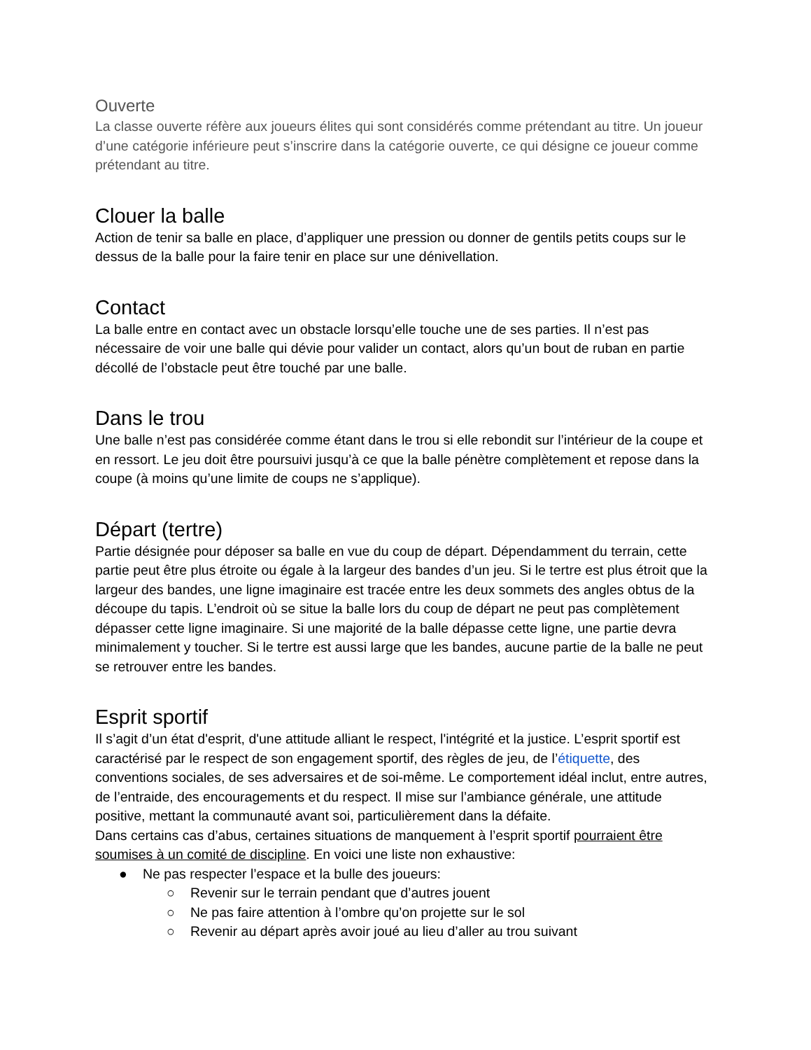Ouverte
La classe ouverte réfère aux joueurs élites qui sont considérés comme prétendant au titre. Un joueur d’une catégorie inférieure peut s’inscrire dans la catégorie ouverte, ce qui désigne ce joueur comme prétendant au titre.
Clouer la balle
Action de tenir sa balle en place, d’appliquer une pression ou donner de gentils petits coups sur le dessus de la balle pour la faire tenir en place sur une dénivellation.
Contact
La balle entre en contact avec un obstacle lorsqu’elle touche une de ses parties. Il n’est pas nécessaire de voir une balle qui dévie pour valider un contact, alors qu’un bout de ruban en partie décollé de l’obstacle peut être touché par une balle.
Dans le trou
Une balle n’est pas considérée comme étant dans le trou si elle rebondit sur l’intérieur de la coupe et en ressort. Le jeu doit être poursuivi jusqu’à ce que la balle pénètre complètement et repose dans la coupe (à moins qu’une limite de coups ne s’applique).
Départ (tertre)
Partie désignée pour déposer sa balle en vue du coup de départ. Dépendamment du terrain, cette partie peut être plus étroite ou égale à la largeur des bandes d’un jeu. Si le tertre est plus étroit que la largeur des bandes, une ligne imaginaire est tracée entre les deux sommets des angles obtus de la découpe du tapis. L’endroit où se situe la balle lors du coup de départ ne peut pas complètement dépasser cette ligne imaginaire. Si une majorité de la balle dépasse cette ligne, une partie devra minimalement y toucher. Si le tertre est aussi large que les bandes, aucune partie de la balle ne peut se retrouver entre les bandes.
Esprit sportif
Il s’agit d’un état d'esprit, d'une attitude alliant le respect, l'intégrité et la justice. L’esprit sportif est caractérisé par le respect de son engagement sportif, des règles de jeu, de l’étiquette, des conventions sociales, de ses adversaires et de soi-même. Le comportement idéal inclut, entre autres, de l’entraide, des encouragements et du respect. Il mise sur l’ambiance générale, une attitude positive, mettant la communauté avant soi, particulièrement dans la défaite.
Dans certains cas d’abus, certaines situations de manquement à l’esprit sportif pourraient être soumises à un comité de discipline. En voici une liste non exhaustive:
● Ne pas respecter l’espace et la bulle des joueurs:
○ Revenir sur le terrain pendant que d’autres jouent
○ Ne pas faire attention à l’ombre qu’on projette sur le sol
○ Revenir au départ après avoir joué au lieu d’aller au trou suivant